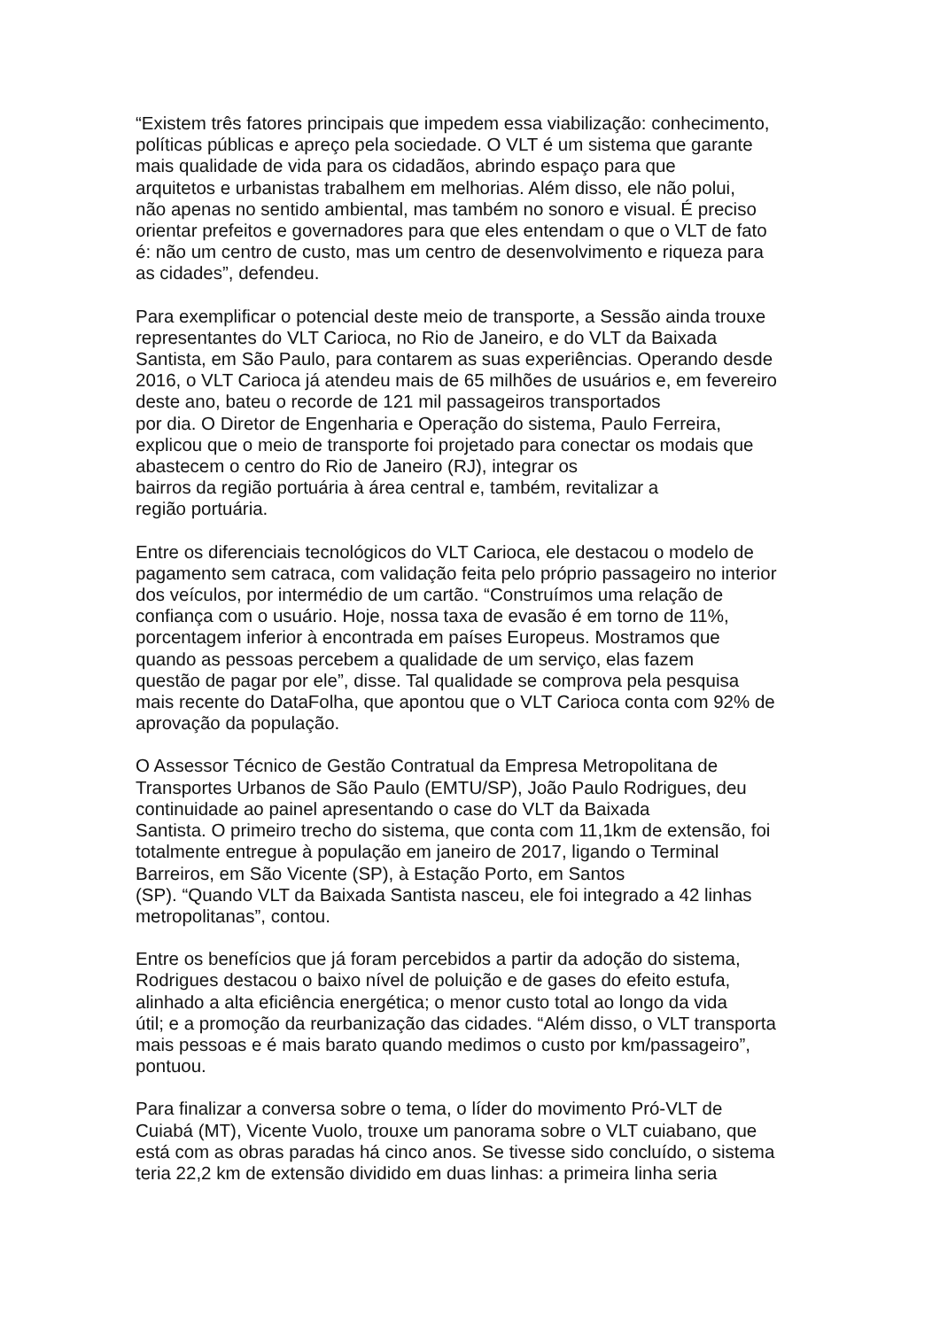“Existem três fatores principais que impedem essa viabilização: conhecimento,
políticas públicas e apreço pela sociedade. O VLT é um sistema que garante
mais qualidade de vida para os cidadãos, abrindo espaço para que
arquitetos e urbanistas trabalhem em melhorias. Além disso, ele não polui,
não apenas no sentido ambiental, mas também no sonoro e visual. É preciso
orientar prefeitos e governadores para que eles entendam o que o VLT de fato
é: não um centro de custo, mas um centro de desenvolvimento e riqueza para
as cidades”, defendeu.
Para exemplificar o potencial deste meio de transporte, a Sessão ainda trouxe
representantes do VLT Carioca, no Rio de Janeiro, e do VLT da Baixada
Santista, em São Paulo, para contarem as suas experiências. Operando desde
2016, o VLT Carioca já atendeu mais de 65 milhões de usuários e, em fevereiro
deste ano, bateu o recorde de 121 mil passageiros transportados
por dia. O Diretor de Engenharia e Operação do sistema, Paulo Ferreira,
explicou que o meio de transporte foi projetado para conectar os modais que
abastecem o centro do Rio de Janeiro (RJ), integrar os
bairros da região portuária à área central e, também, revitalizar a
região portuária.
Entre os diferenciais tecnológicos do VLT Carioca, ele destacou o modelo de
pagamento sem catraca, com validação feita pelo próprio passageiro no interior
dos veículos, por intermédio de um cartão. “Construímos uma relação de
confiança com o usuário. Hoje, nossa taxa de evasão é em torno de 11%,
porcentagem inferior à encontrada em países Europeus. Mostramos que
quando as pessoas percebem a qualidade de um serviço, elas fazem
questão de pagar por ele”, disse. Tal qualidade se comprova pela pesquisa
mais recente do DataFolha, que apontou que o VLT Carioca conta com 92% de
aprovação da população.
O Assessor Técnico de Gestão Contratual da Empresa Metropolitana de
Transportes Urbanos de São Paulo (EMTU/SP), João Paulo Rodrigues, deu
continuidade ao painel apresentando o case do VLT da Baixada
Santista. O primeiro trecho do sistema, que conta com 11,1km de extensão, foi
totalmente entregue à população em janeiro de 2017, ligando o Terminal
Barreiros, em São Vicente (SP), à Estação Porto, em Santos
(SP). “Quando VLT da Baixada Santista nasceu, ele foi integrado a 42 linhas
metropolitanas”, contou.
Entre os benefícios que já foram percebidos a partir da adoção do sistema,
Rodrigues destacou o baixo nível de poluição e de gases do efeito estufa,
alinhado a alta eficiência energética; o menor custo total ao longo da vida
útil; e a promoção da reurbanização das cidades. “Além disso, o VLT transporta
mais pessoas e é mais barato quando medimos o custo por km/passageiro”,
pontuou.
Para finalizar a conversa sobre o tema, o líder do movimento Pró-VLT de
Cuiabá (MT), Vicente Vuolo, trouxe um panorama sobre o VLT cuiabano, que
está com as obras paradas há cinco anos. Se tivesse sido concluído, o sistema
teria 22,2 km de extensão dividido em duas linhas: a primeira linha seria